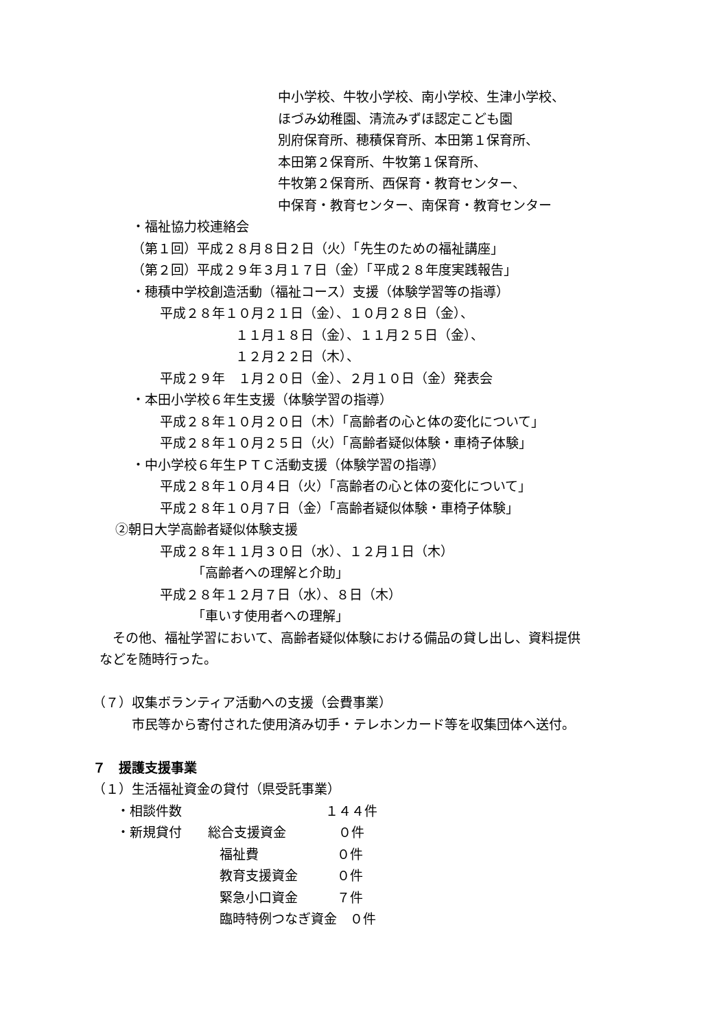中小学校、牛牧小学校、南小学校、生津小学校、
ほづみ幼稚園、清流みずほ認定こども園
別府保育所、穂積保育所、本田第１保育所、
本田第２保育所、牛牧第１保育所、
牛牧第２保育所、西保育・教育センター、
中保育・教育センター、南保育・教育センター
・福祉協力校連絡会
（第１回）平成２８月８日２日（火）「先生のための福祉講座」
（第２回）平成２９年３月１７日（金）「平成２８年度実践報告」
・穂積中学校創造活動（福祉コース）支援（体験学習等の指導）
平成２８年１０月２１日（金）、１０月２８日（金）、
１１月１８日（金）、１１月２５日（金）、
１２月２２日（木）、
平成２９年　１月２０日（金）、２月１０日（金）発表会
・本田小学校６年生支援（体験学習の指導）
平成２８年１０月２０日（木）「高齢者の心と体の変化について」
平成２８年１０月２５日（火）「高齢者疑似体験・車椅子体験」
・中小学校６年生ＰＴＣ活動支援（体験学習の指導）
平成２８年１０月４日（火）「高齢者の心と体の変化について」
平成２８年１０月７日（金）「高齢者疑似体験・車椅子体験」
②朝日大学高齢者疑似体験支援
平成２８年１１月３０日（水）、１２月１日（木）
「高齢者への理解と介助」
平成２８年１２月７日（水）、８日（木）
「車いす使用者への理解」
　その他、福祉学習において、高齢者疑似体験における備品の貸し出し、資料提供
などを随時行った。
（７）収集ボランティア活動への支援（会費事業）
市民等から寄付された使用済み切手・テレホンカード等を収集団体へ送付。
７　援護支援事業
（１）生活福祉資金の貸付（県受託事業）
・相談件数　　　　　　　　　　　１４４件
・新規貸付　　総合支援資金　　　　０件
福祉費　　　　　　０件
教育支援資金　　　０件
緊急小口資金　　　７件
臨時特例つなぎ資金　０件